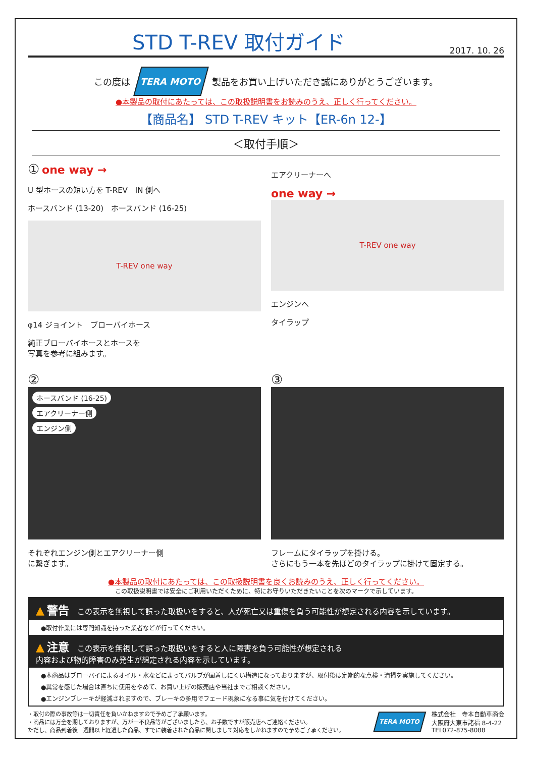STD T-REV 取付ガイド
2017. 10. 26
この度は
TERA MOTO
製品をお買い上げいただき誠にありがとうございます。
●本製品の取付にあたっては、この取扱説明書をお読みのうえ、正しく行ってください。
【商品名】 STD T-REV キット【ER-6n 12-】
＜取付手順＞
① one way →
U 型ホースの短い方を T-REV　IN 側へ
ホースバンド (13-20)　ホースバンド (16-25)
T-REV one way
φ14 ジョイント　ブローバイホース
純正ブローバイホースとホースを
写真を参考に組みます。
エアクリーナーへ
one way →
T-REV one way
エンジンへ
タイラップ
②
ホースバンド (16-25)
エアクリーナー側
エンジン側
それぞれエンジン側とエアクリーナー側
に繋ぎます。
③
フレームにタイラップを掛ける。
さらにもう一本を先ほどのタイラップに掛けて固定する。
●本製品の取付にあたっては、この取扱説明書を良くお読みのうえ、正しく行ってください。
この取扱説明書では安全にご利用いただくために、特にお守りいただきたいことを次のマークで示しています。
▲ 警告 この表示を無視して誤った取扱いをすると、人が死亡又は重傷を負う可能性が想定される内容を示しています。
●取付作業には専門知識を持った業者などが行ってください。
▲ 注意 この表示を無視して誤った取扱いをすると人に障害を負う可能性が想定される
内容および物的障害のみ発生が想定される内容を示しています。
●本商品はブローバイによるオイル・水などによってバルブが固着しにくい構造になっておりますが、取付後は定期的な点検・清掃を実施してください。
●異常を感じた場合は直ちに使用をやめて、お買い上げの販売店や当社までご相談ください。
●エンジンブレーキが軽減されますので、ブレーキの多用でフェード現象になる事に気を付けてください。
・取付の際の事故等は一切責任を負いかねますので予めご了承願います。
・商品には万全を期しておりますが、万が一不良品等がございましたら、お手数ですが販売店へご連絡ください。
ただし、商品到着後一週間以上経過した商品、すでに装着された商品に関しまして対応をしかねますので予めご了承ください。
TERA MOTO
株式会社　寺本自動車商会
大阪府大東市諸福 8-4-22
TEL072-875-8088